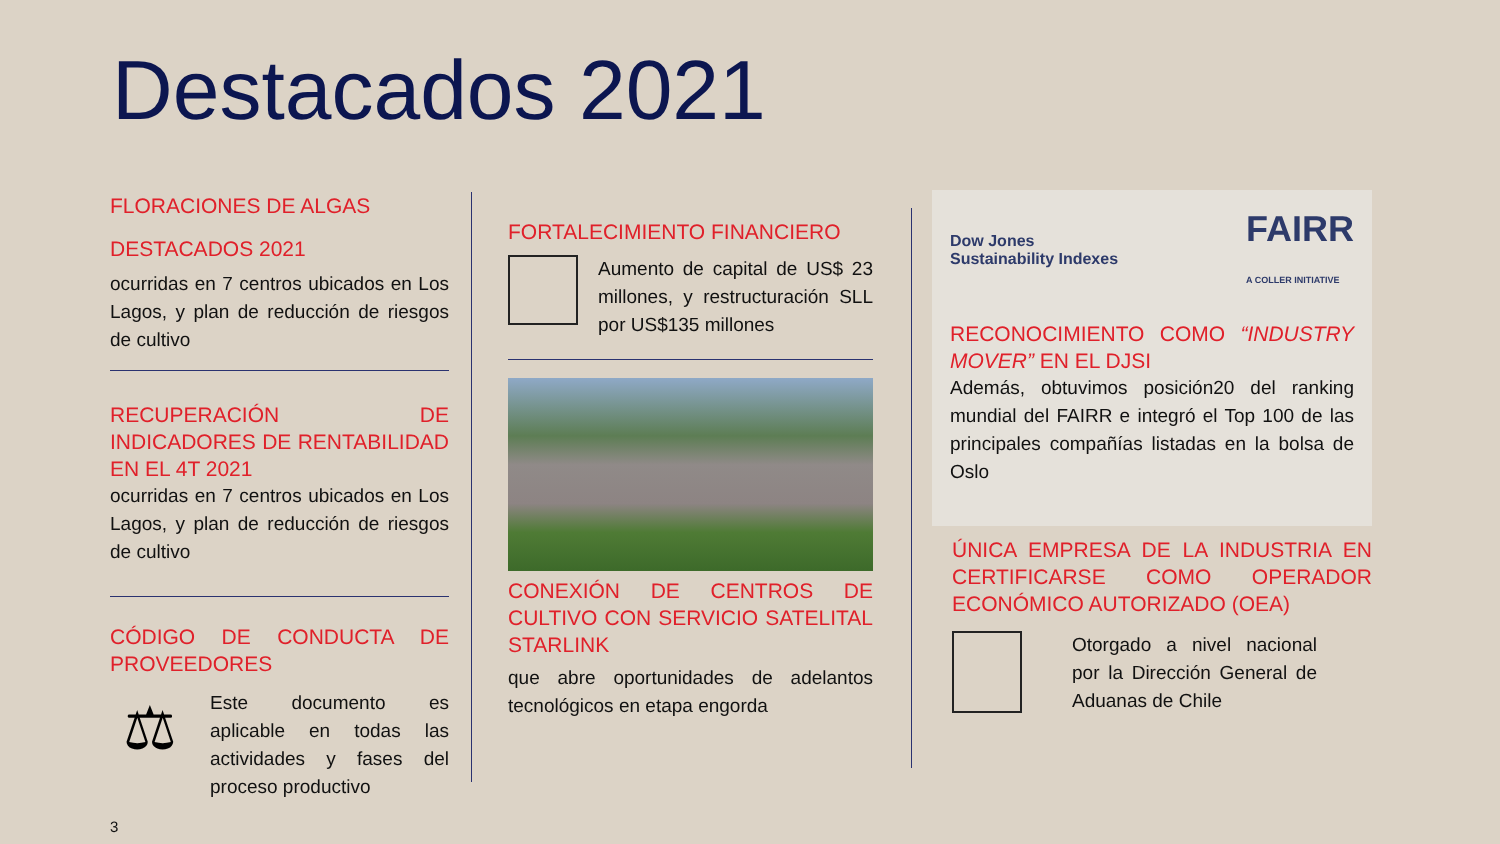Destacados 2021
FLORACIONES DE ALGAS
DESTACADOS 2021
ocurridas en 7 centros ubicados en Los Lagos, y plan de reducción de riesgos de cultivo
RECUPERACIÓN DE INDICADORES DE RENTABILIDAD EN EL 4T 2021
ocurridas en 7 centros ubicados en Los Lagos, y plan de reducción de riesgos de cultivo
CÓDIGO DE CONDUCTA DE PROVEEDORES
⚖
Este documento es aplicable en todas las actividades y fases del proceso productivo
3
FORTALECIMIENTO FINANCIERO
Aumento de capital de US$ 23 millones, y restructuración SLL por US$135 millones
CONEXIÓN DE CENTROS DE CULTIVO CON SERVICIO SATELITAL STARLINK
que abre oportunidades de adelantos tecnológicos en etapa engorda
Dow Jones
Sustainability Indexes FAIRR
A COLLER INITIATIVE
RECONOCIMIENTO COMO “INDUSTRY MOVER” EN EL DJSI
Además, obtuvimos posición20 del ranking mundial del FAIRR e integró el Top 100 de las principales compañías listadas en la bolsa de Oslo
ÚNICA EMPRESA DE LA INDUSTRIA EN CERTIFICARSE COMO OPERADOR ECONÓMICO AUTORIZADO (OEA)
Otorgado a nivel nacional por la Dirección General de Aduanas de Chile